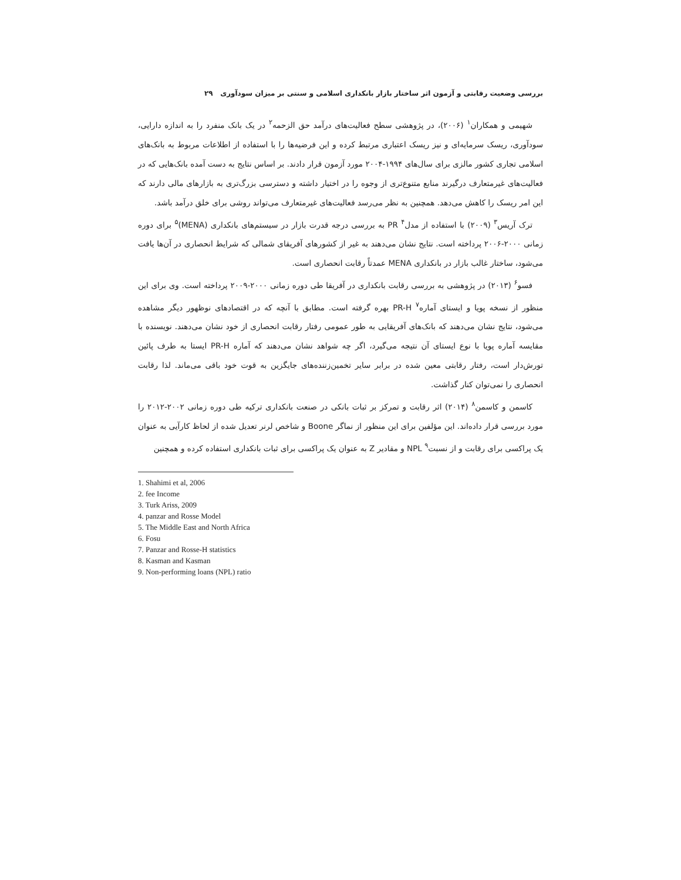بررسی وضعیت رقابتی و آزمون اثر ساختار بازار بانکداری اسلامی و سنتی بر میزان سودآوری ۲۹
شهیمی و همکاران<sup>۱</sup> (۲۰۰۶)، در پژوهشی سطح فعالیت‌های درآمد حق الزحمه<sup>۲</sup> در یک بانک منفرد را به اندازه دارایی، سودآوری، ریسک سرمایه‌ای و نیز ریسک اعتباری مرتبط کرده و این فرضیه‌ها را با استفاده از اطلاعات مربوط به بانک‌های اسلامی تجاری کشور مالزی برای سال‌های ۱۹۹۴-۲۰۰۴ مورد آزمون قرار دادند. بر اساس نتایج به دست آمده بانک‌هایی که در فعالیت‌های غیرمتعارف درگیرند منابع متنوع‌تری از وجوه را در اختیار داشته و دسترسی بزرگ‌تری به بازارهای مالی دارند که این امر ریسک را کاهش می‌دهد. همچنین به نظر می‌رسد فعالیت‌های غیرمتعارف می‌تواند روشی برای خلق درآمد باشد.
ترک آریس<sup>۳</sup> (۲۰۰۹) با استفاده از مدل<sup>۴</sup> PR به بررسی درجه قدرت بازار در سیستم‌های بانکداری (MENA)<sup>۵</sup> برای دوره زمانی ۲۰۰۰-۲۰۰۶ پرداخته است. نتایج نشان می‌دهند به غیر از کشورهای آفریقای شمالی که شرایط انحصاری در آن‌ها یافت می‌شود، ساختار غالب بازار در بانکداری MENA عمدتاً رقابت انحصاری است.
فسو<sup>۶</sup> (۲۰۱۳) در پژوهشی به بررسی رقابت بانکداری در آفریقا طی دوره زمانی ۲۰۰۰-۲۰۰۹ پرداخته است. وی برای این منظور از نسخه پویا و ایستای آماره<sup>۷</sup> PR-H بهره گرفته است. مطابق با آنچه که در اقتصادهای نوظهور دیگر مشاهده می‌شود، نتایج نشان می‌دهند که بانک‌های آفریقایی به طور عمومی رفتار رقابت انحصاری از خود نشان می‌دهند. نویسنده با مقایسه آماره پویا با نوع ایستای آن نتیجه می‌گیرد، اگر چه شواهد نشان می‌دهند که آماره PR-H ایستا به طرف پائین تورش‌دار است، رفتار رقابتی معین شده در برابر سایر تخمین‌زننده‌های جایگزین به قوت خود باقی می‌ماند. لذا رقابت انحصاری را نمی‌توان کنار گذاشت.
کاسمن و کاسمن<sup>۸</sup> (۲۰۱۴) اثر رقابت و تمرکز بر ثبات بانکی در صنعت بانکداری ترکیه طی دوره زمانی ۲۰۰۲-۲۰۱۲ را مورد بررسی قرار داده‌اند. این مؤلفین برای این منظور از نماگر Boone و شاخص لرنر تعدیل شده از لحاظ کارآیی به عنوان یک پراکسی برای رقابت و از نسبت<sup>۹</sup> NPL و مقادیر Z به عنوان یک پراکسی برای ثبات بانکداری استفاده کرده و همچنین
1. Shahimi et al, 2006
2. fee Income
3. Turk Ariss, 2009
4. panzar and Rosse Model
5. The Middle East and North Africa
6. Fosu
7. Panzar and Rosse-H statistics
8. Kasman and Kasman
9. Non-performing loans (NPL) ratio